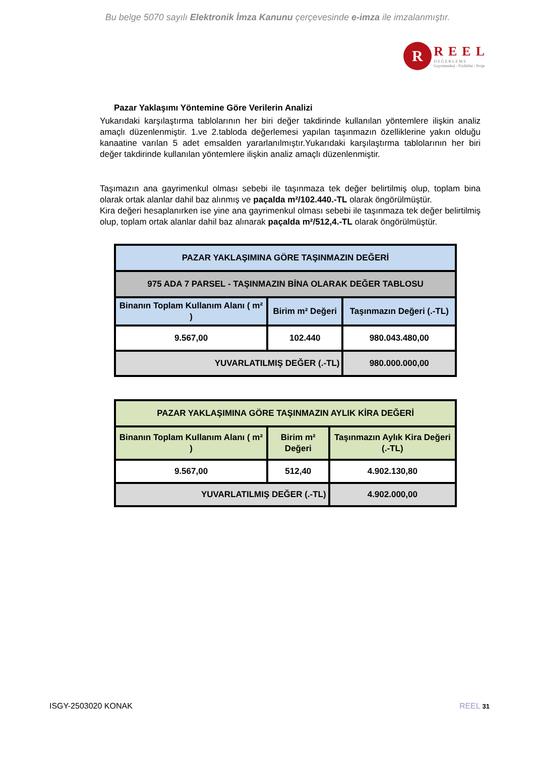Bu belge 5070 sayılı Elektronik İmza Kanunu çerçevesinde e-imza ile imzalanmıştır.
R REEL D E Ğ E R L E M E Gayrimenkul - Fizibilite - Proje
Pazar Yaklaşımı Yöntemine Göre Verilerin Analizi
Yukarıdaki karşılaştırma tablolarının her biri değer takdirinde kullanılan yöntemlere ilişkin analiz amaçlı düzenlenmiştir. 1.ve 2.tabloda değerlemesi yapılan taşınmazın özelliklerine yakın olduğu kanaatine varılan 5 adet emsalden yararlanılmıştır.Yukarıdaki karşılaştırma tablolarının her biri değer takdirinde kullanılan yöntemlere ilişkin analiz amaçlı düzenlenmiştir.
Taşımazın ana gayrimenkul olması sebebi ile taşınmaza tek değer belirtilmiş olup, toplam bina olarak ortak alanlar dahil baz alınmış ve paçalda m²/102.440.-TL olarak öngörülmüştür.
Kira değeri hesaplanırken ise yine ana gayrimenkul olması sebebi ile taşınmaza tek değer belirtilmiş olup, toplam ortak alanlar dahil baz alınarak paçalda m²/512,4.-TL olarak öngörülmüştür.
| PAZAR YAKLAŞIMINA GÖRE TAŞINMAZIN DEĞERİ | | |
| --- | --- | --- |
| 975 ADA 7 PARSEL - TAŞINMAZIN BİNA OLARAK DEĞER TABLOSU | | |
| Binanın Toplam Kullanım Alanı ( m² ) | Birim m² Değeri | Taşınmazın Değeri (.-TL) |
| 9.567,00 | 102.440 | 980.043.480,00 |
| YUVARLATILMIŞ DEĞER (.-TL) | | 980.000.000,00 |
| PAZAR YAKLAŞIMINA GÖRE TAŞINMAZIN AYLIK KİRA DEĞERİ | | |
| --- | --- | --- |
| Binanın Toplam Kullanım Alanı ( m² ) | Birim m² Değeri | Taşınmazın Aylık Kira Değeri (.-TL) |
| 9.567,00 | 512,40 | 4.902.130,80 |
| YUVARLATILMIŞ DEĞER (.-TL) | | 4.902.000,00 |
ISGY-2503020 KONAK REEL 31